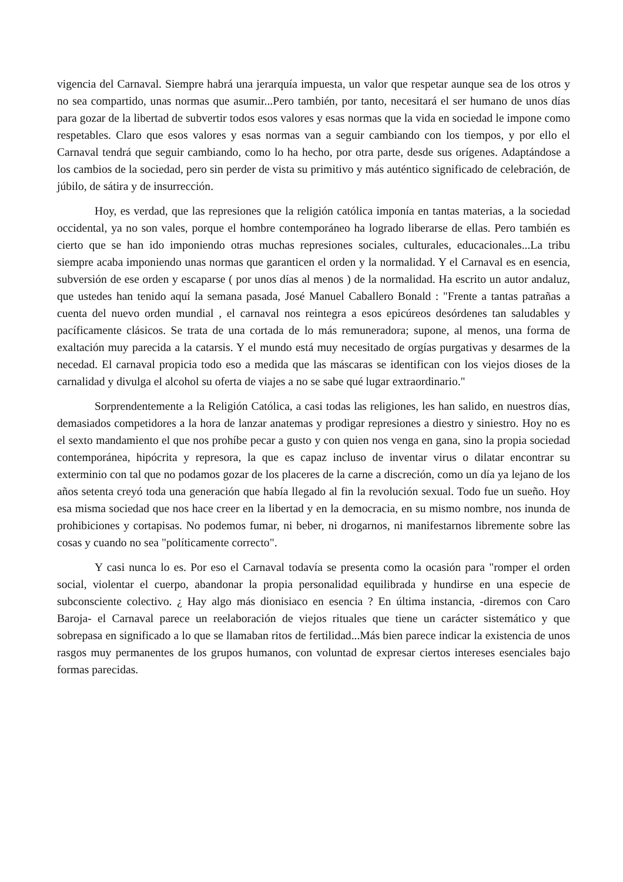vigencia del Carnaval. Siempre habrá una jerarquía impuesta, un valor que respetar aunque sea de los otros y no sea compartido, unas normas que asumir...Pero también, por tanto, necesitará el ser humano de unos días para gozar de la libertad de subvertir todos esos valores y esas normas que la vida en sociedad le impone como respetables. Claro que esos valores y esas normas van a seguir cambiando con los tiempos, y por ello el Carnaval tendrá que seguir cambiando, como lo ha hecho, por otra parte, desde sus orígenes. Adaptándose a los cambios de la sociedad, pero sin perder de vista su primitivo y más auténtico significado de celebración, de júbilo, de sátira y de insurrección.
Hoy, es verdad, que las represiones que la religión católica imponía en tantas materias, a la sociedad occidental, ya no son vales, porque el hombre contemporáneo ha logrado liberarse de ellas. Pero también es cierto que se han ido imponiendo otras muchas represiones sociales, culturales, educacionales...La tribu siempre acaba imponiendo unas normas que garanticen el orden y la normalidad. Y el Carnaval es en esencia, subversión de ese orden y escaparse ( por unos días al menos ) de la normalidad. Ha escrito un autor andaluz, que ustedes han tenido aquí la semana pasada, José Manuel Caballero Bonald : "Frente a tantas patrañas a cuenta del nuevo orden mundial , el carnaval nos reintegra a esos epicúreos desórdenes tan saludables y pacíficamente clásicos. Se trata de una cortada de lo más remuneradora; supone, al menos, una forma de exaltación muy parecida a la catarsis. Y el mundo está muy necesitado de orgías purgativas y desarmes de la necedad. El carnaval propicia todo eso a medida que las máscaras se identifican con los viejos dioses de la carnalidad y divulga el alcohol su oferta de viajes a no se sabe qué lugar extraordinario."
Sorprendentemente a la Religión Católica, a casi todas las religiones, les han salido, en nuestros días, demasiados competidores a la hora de lanzar anatemas y prodigar represiones a diestro y siniestro. Hoy no es el sexto mandamiento el que nos prohíbe pecar a gusto y con quien nos venga en gana, sino la propia sociedad contemporánea, hipócrita y represora, la que es capaz incluso de inventar virus o dilatar encontrar su exterminio con tal que no podamos gozar de los placeres de la carne a discreción, como un día ya lejano de los años setenta creyó toda una generación que había llegado al fin la revolución sexual. Todo fue un sueño. Hoy esa misma sociedad que nos hace creer en la libertad y en la democracia, en su mismo nombre, nos inunda de prohibiciones y cortapisas. No podemos fumar, ni beber, ni drogarnos, ni manifestarnos libremente sobre las cosas y cuando no sea "políticamente correcto".
Y casi nunca lo es. Por eso el Carnaval todavía se presenta como la ocasión para "romper el orden social, violentar el cuerpo, abandonar la propia personalidad equilibrada y hundirse en una especie de subconsciente colectivo. ¿ Hay algo más dionisiaco en esencia ? En última instancia, -diremos con Caro Baroja- el Carnaval parece un reelaboración de viejos rituales que tiene un carácter sistemático y que sobrepasa en significado a lo que se llamaban ritos de fertilidad...Más bien parece indicar la existencia de unos rasgos muy permanentes de los grupos humanos, con voluntad de expresar ciertos intereses esenciales bajo formas parecidas.